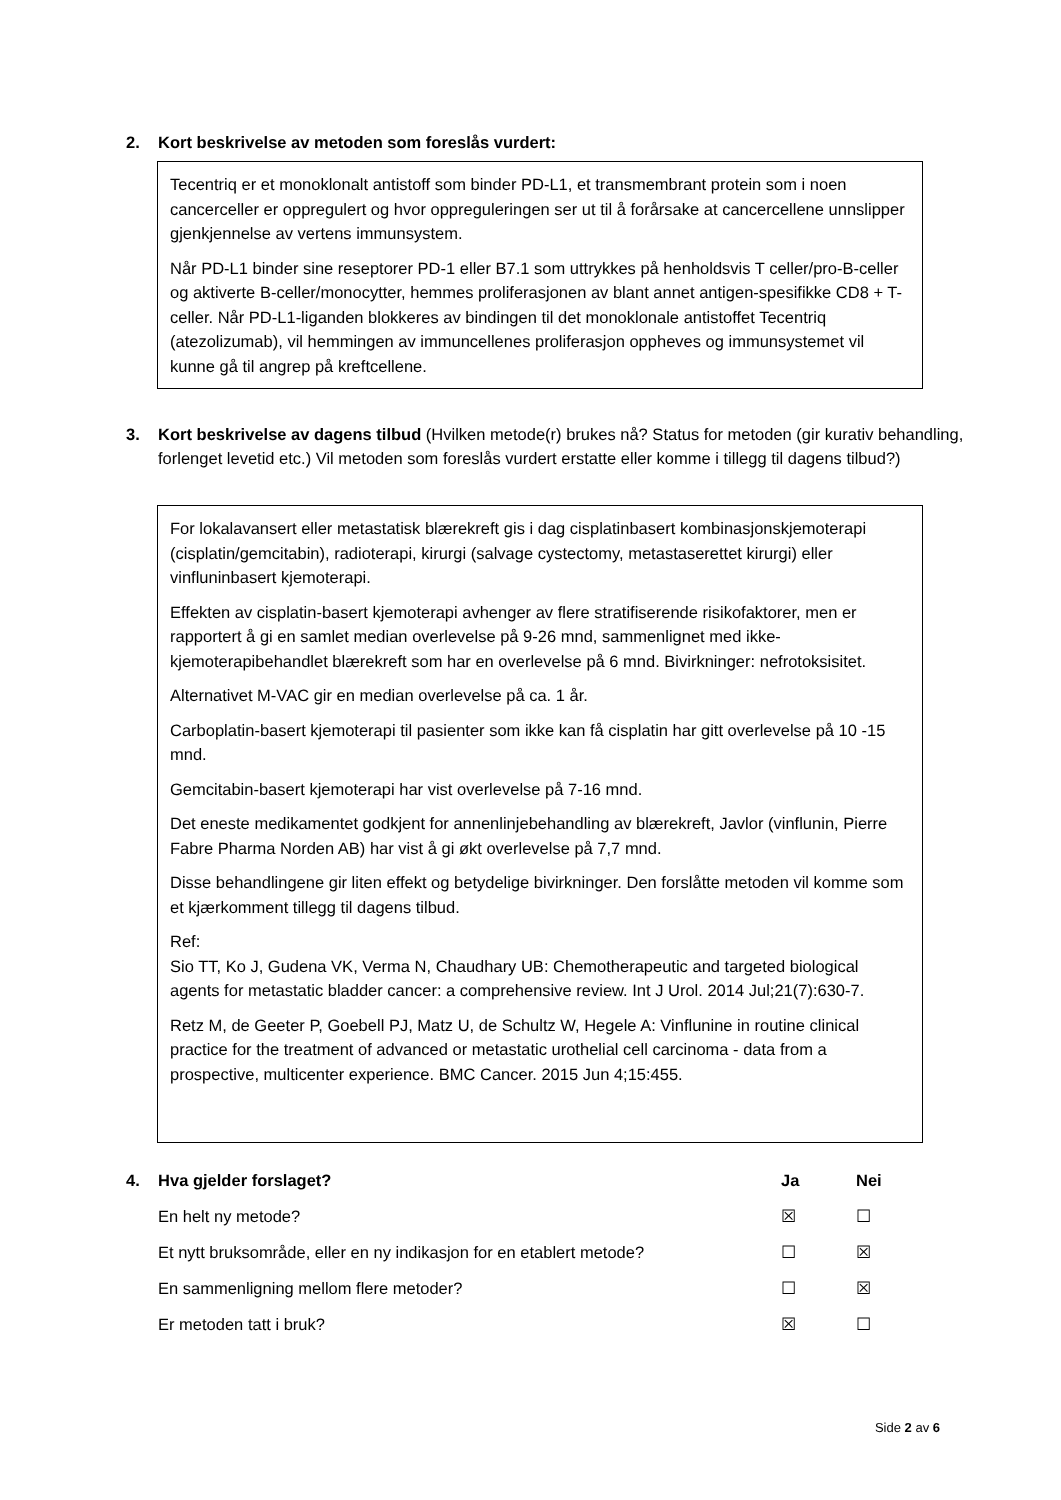2. Kort beskrivelse av metoden som foreslås vurdert:
Tecentriq er et monoklonalt antistoff som binder PD-L1, et transmembrant protein som i noen cancerceller er oppregulert og hvor oppreguleringen ser ut til å forårsake at cancercellene unnslipper gjenkjennelse av vertens immunsystem.
Når PD-L1 binder sine reseptorer PD-1 eller B7.1 som uttrykkes på henholdsvis T celler/pro-B-celler og aktiverte B-celler/monocytter, hemmes proliferasjonen av blant annet antigen-spesifikke CD8 + T-celler. Når PD-L1-liganden blokkeres av bindingen til det monoklonale antistoffet Tecentriq (atezolizumab), vil hemmingen av immuncellenes proliferasjon oppheves og immunsystemet vil kunne gå til angrep på kreftcellene.
3. Kort beskrivelse av dagens tilbud (Hvilken metode(r) brukes nå? Status for metoden (gir kurativ behandling, forlenget levetid etc.) Vil metoden som foreslås vurdert erstatte eller komme i tillegg til dagens tilbud?)
For lokalavansert eller metastatisk blærekreft gis i dag cisplatinbasert kombinasjonskjemoterapi (cisplatin/gemcitabin), radioterapi, kirurgi (salvage cystectomy, metastaserettet kirurgi) eller vinfluninbasert kjemoterapi.
Effekten av cisplatin-basert kjemoterapi avhenger av flere stratifiserende risikofaktorer, men er rapportert å gi en samlet median overlevelse på 9-26 mnd, sammenlignet med ikke-kjemoterapibehandlet blærekreft som har en overlevelse på 6 mnd. Bivirkninger: nefrotoksisitet.
Alternativet M-VAC gir en median overlevelse på ca. 1 år.
Carboplatin-basert kjemoterapi til pasienter som ikke kan få cisplatin har gitt overlevelse på 10 -15 mnd.
Gemcitabin-basert kjemoterapi har vist overlevelse på 7-16 mnd.
Det eneste medikamentet godkjent for annenlinjebehandling av blærekreft, Javlor (vinflunin, Pierre Fabre Pharma Norden AB) har vist å gi økt overlevelse på 7,7 mnd.
Disse behandlingene gir liten effekt og betydelige bivirkninger. Den forslåtte metoden vil komme som et kjærkomment tillegg til dagens tilbud.
Ref:
Sio TT, Ko J, Gudena VK, Verma N, Chaudhary UB: Chemotherapeutic and targeted biological agents for metastatic bladder cancer: a comprehensive review. Int J Urol. 2014 Jul;21(7):630-7.
Retz M, de Geeter P, Goebell PJ, Matz U, de Schultz W, Hegele A: Vinflunine in routine clinical practice for the treatment of advanced or metastatic urothelial cell carcinoma - data from a prospective, multicenter experience. BMC Cancer. 2015 Jun 4;15:455.
| 4. Hva gjelder forslaget? | Ja | Nei |
| --- | --- | --- |
| En helt ny metode? | ☒ | ☐ |
| Et nytt bruksområde, eller en ny indikasjon for en etablert metode? | ☐ | ☒ |
| En sammenligning mellom flere metoder? | ☐ | ☒ |
| Er metoden tatt i bruk? | ☒ | ☐ |
Side 2 av 6